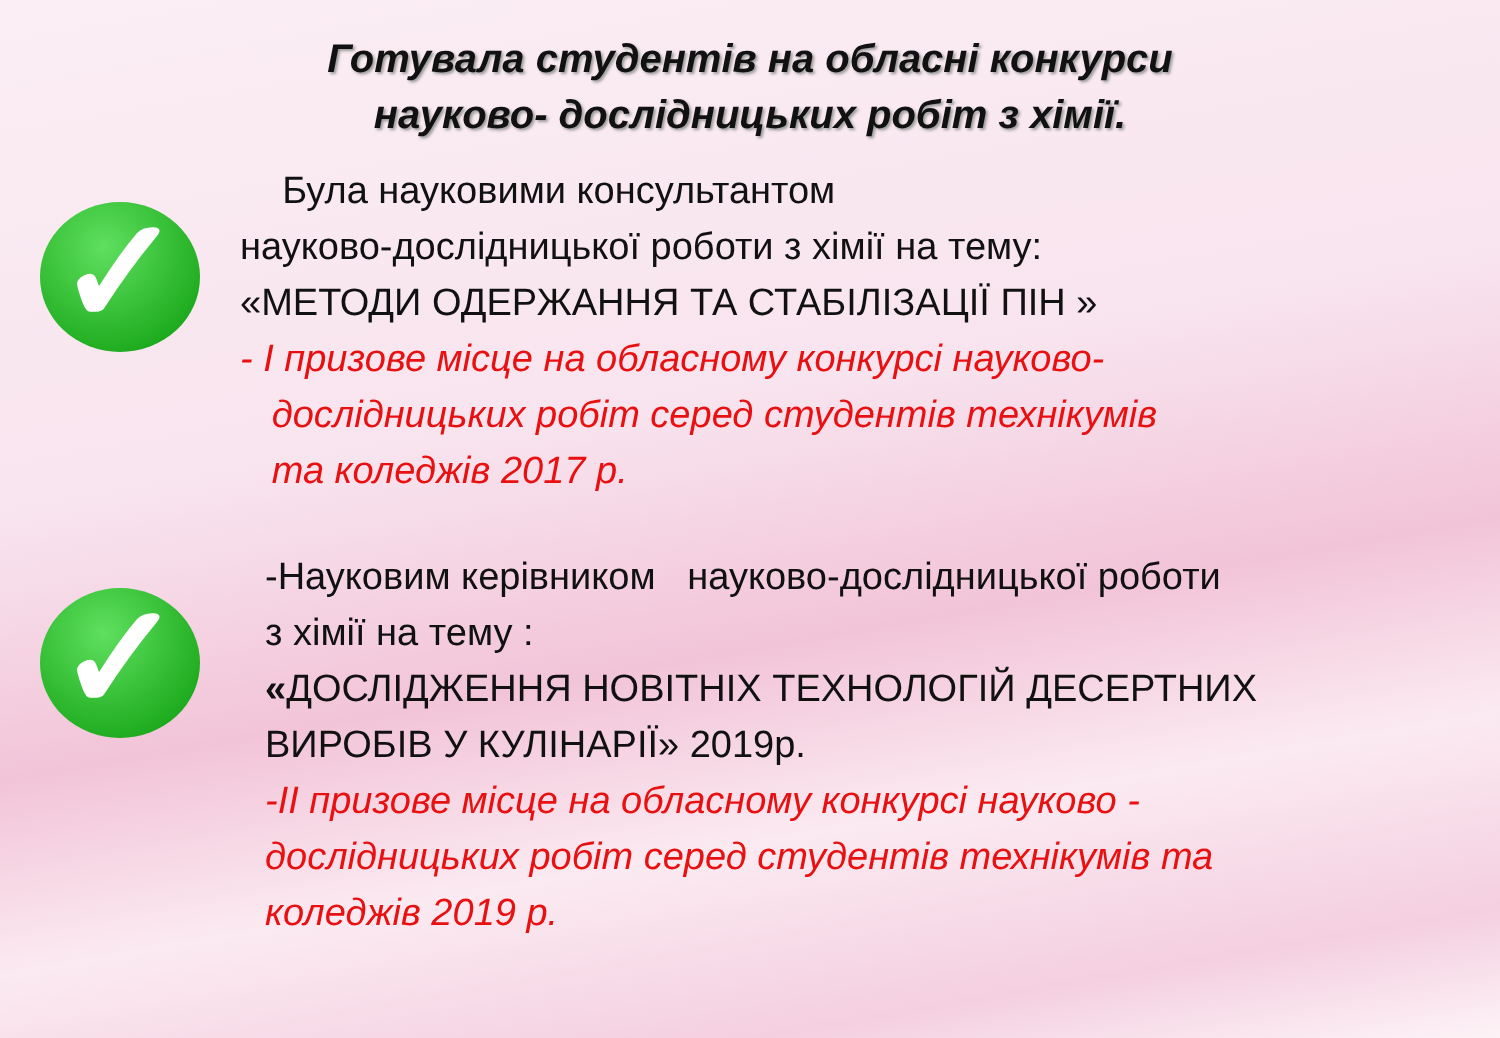Готувала студентів на обласні конкурси
науково- дослідницьких робіт з хімії.
✓
Була науковими консультантом
науково-дослідницької роботи з хімії на тему:
«МЕТОДИ ОДЕРЖАННЯ ТА СТАБІЛІЗАЦІЇ ПІН »
- І призове місце на обласному конкурсі науково-
дослідницьких робіт серед студентів технікумів
та коледжів 2017 р.
✓
-Науковим керівником науково-дослідницької роботи
з хімії на тему :
«ДОСЛІДЖЕННЯ НОВІТНІХ ТЕХНОЛОГІЙ ДЕСЕРТНИХ
ВИРОБІВ У КУЛІНАРІЇ» 2019р.
-ІІ призове місце на обласному конкурсі науково -
дослідницьких робіт серед студентів технікумів та
коледжів 2019 р.